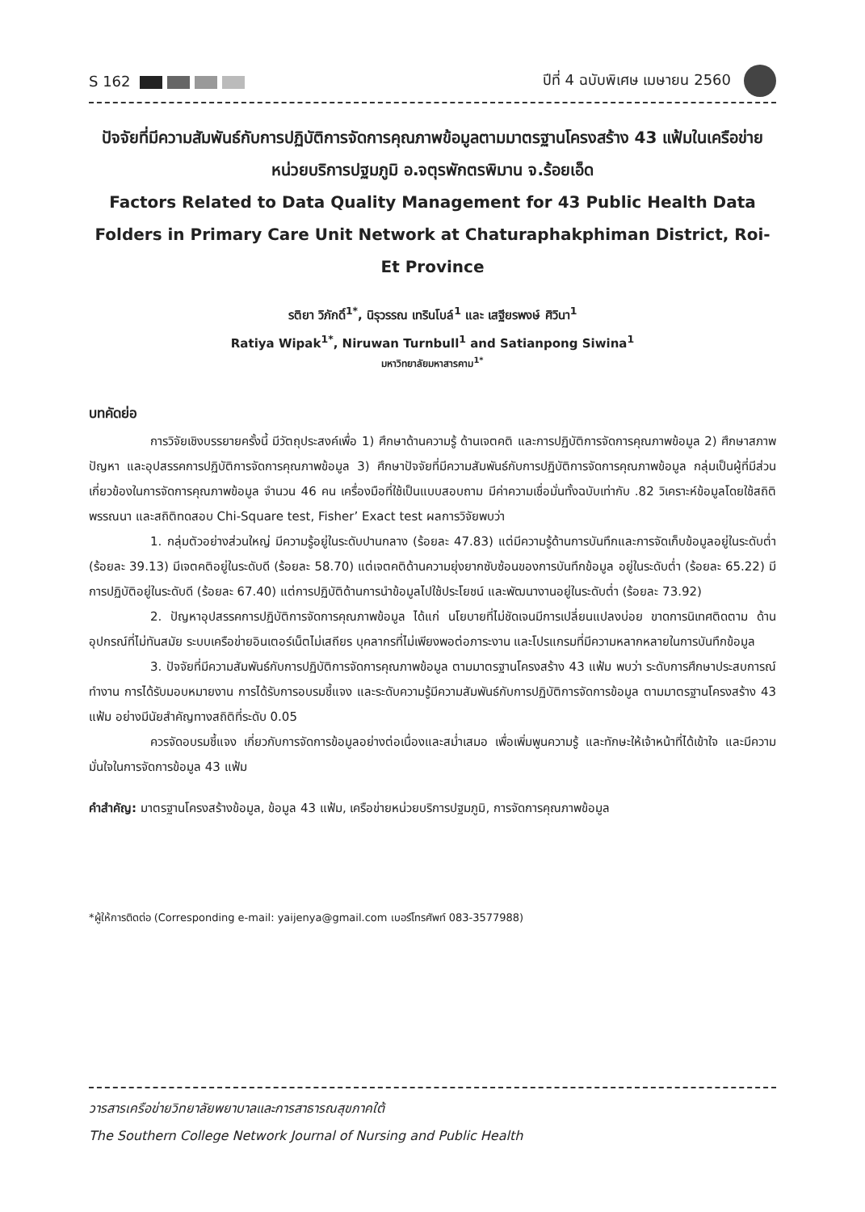S 162 ปีที่ 4 ฉบับพิเศษ เมษายน 2560
ปัจจัยที่มีความสัมพันธ์กับการปฏิบัติการจัดการคุณภาพข้อมูลตามมาตรฐานโครงสร้าง 43 แฟ้มในเครือข่ายหน่วยบริการปฐมภูมิ อ.จตุรพักตรพิมาน จ.ร้อยเอ็ด
Factors Related to Data Quality Management for 43 Public Health Data Folders in Primary Care Unit Network at Chaturaphakphiman District, Roi-Et Province
รติยา วิภักดิ์<sup>1*</sup>, นิรุวรรณ เทรินโบล์<sup>1</sup> และ เสฐียรพงษ์ ศิวินา<sup>1</sup>
Ratiya Wipak<sup>1*</sup>, Niruwan Turnbull<sup>1</sup> and Satianpong Siwina<sup>1</sup>
มหาวิทยาลัยมหาสารคาม<sup>1*</sup>
บทคัดย่อ
การวิจัยเชิงบรรยายครั้งนี้ มีวัตถุประสงค์เพื่อ 1) ศึกษาด้านความรู้ ด้านเจตคติ และการปฏิบัติการจัดการคุณภาพข้อมูล 2) ศึกษาสภาพปัญหา และอุปสรรคการปฏิบัติการจัดการคุณภาพข้อมูล 3) ศึกษาปัจจัยที่มีความสัมพันธ์กับการปฏิบัติการจัดการคุณภาพข้อมูล กลุ่มเป็นผู้ที่มีส่วนเกี่ยวข้องในการจัดการคุณภาพข้อมูล จำนวน 46 คน เครื่องมือที่ใช้เป็นแบบสอบถาม มีค่าความเชื่อมั่นทั้งฉบับเท่ากับ .82 วิเคราะห์ข้อมูลโดยใช้สถิติพรรณนา และสถิติทดสอบ Chi-Square test, Fisher’ Exact test ผลการวิจัยพบว่า
1. กลุ่มตัวอย่างส่วนใหญ่ มีความรู้อยู่ในระดับปานกลาง (ร้อยละ 47.83) แต่มีความรู้ด้านการบันทึกและการจัดเก็บข้อมูลอยู่ในระดับต่ำ (ร้อยละ 39.13) มีเจตคติอยู่ในระดับดี (ร้อยละ 58.70) แต่เจตคติด้านความยุ่งยากซับซ้อนของการบันทึกข้อมูล อยู่ในระดับต่ำ (ร้อยละ 65.22) มีการปฏิบัติอยู่ในระดับดี (ร้อยละ 67.40) แต่การปฏิบัติด้านการนำข้อมูลไปใช้ประโยชน์ และพัฒนางานอยู่ในระดับต่ำ (ร้อยละ 73.92)
2. ปัญหาอุปสรรคการปฏิบัติการจัดการคุณภาพข้อมูล ได้แก่ นโยบายที่ไม่ชัดเจนมีการเปลี่ยนแปลงบ่อย ขาดการนิเทศติดตาม ด้านอุปกรณ์ที่ไม่ทันสมัย ระบบเครือข่ายอินเตอร์เน็ตไม่เสถียร บุคลากรที่ไม่เพียงพอต่อภาระงาน และโปรแกรมที่มีความหลากหลายในการบันทึกข้อมูล
3. ปัจจัยที่มีความสัมพันธ์กับการปฏิบัติการจัดการคุณภาพข้อมูล ตามมาตรฐานโครงสร้าง 43 แฟ้ม พบว่า ระดับการศึกษาประสบการณ์ทำงาน การได้รับมอบหมายงาน การได้รับการอบรมชี้แจง และระดับความรู้มีความสัมพันธ์กับการปฏิบัติการจัดการข้อมูล ตามมาตรฐานโครงสร้าง 43 แฟ้ม อย่างมีนัยสำคัญทางสถิติที่ระดับ 0.05
ควรจัดอบรมชี้แจง เกี่ยวกับการจัดการข้อมูลอย่างต่อเนื่องและสม่ำเสมอ เพื่อเพิ่มพูนความรู้ และทักษะให้เจ้าหน้าที่ได้เข้าใจ และมีความมั่นใจในการจัดการข้อมูล 43 แฟ้ม
คำสำคัญ: มาตรฐานโครงสร้างข้อมูล, ข้อมูล 43 แฟ้ม, เครือข่ายหน่วยบริการปฐมภูมิ, การจัดการคุณภาพข้อมูล
*ผู้ให้การติดต่อ (Corresponding e-mail: yaijenya@gmail.com เบอร์โทรศัพท์ 083-3577988)
วารสารเครือข่ายวิทยาลัยพยาบาลและการสาธารณสุขภาคใต้
The Southern College Network Journal of Nursing and Public Health